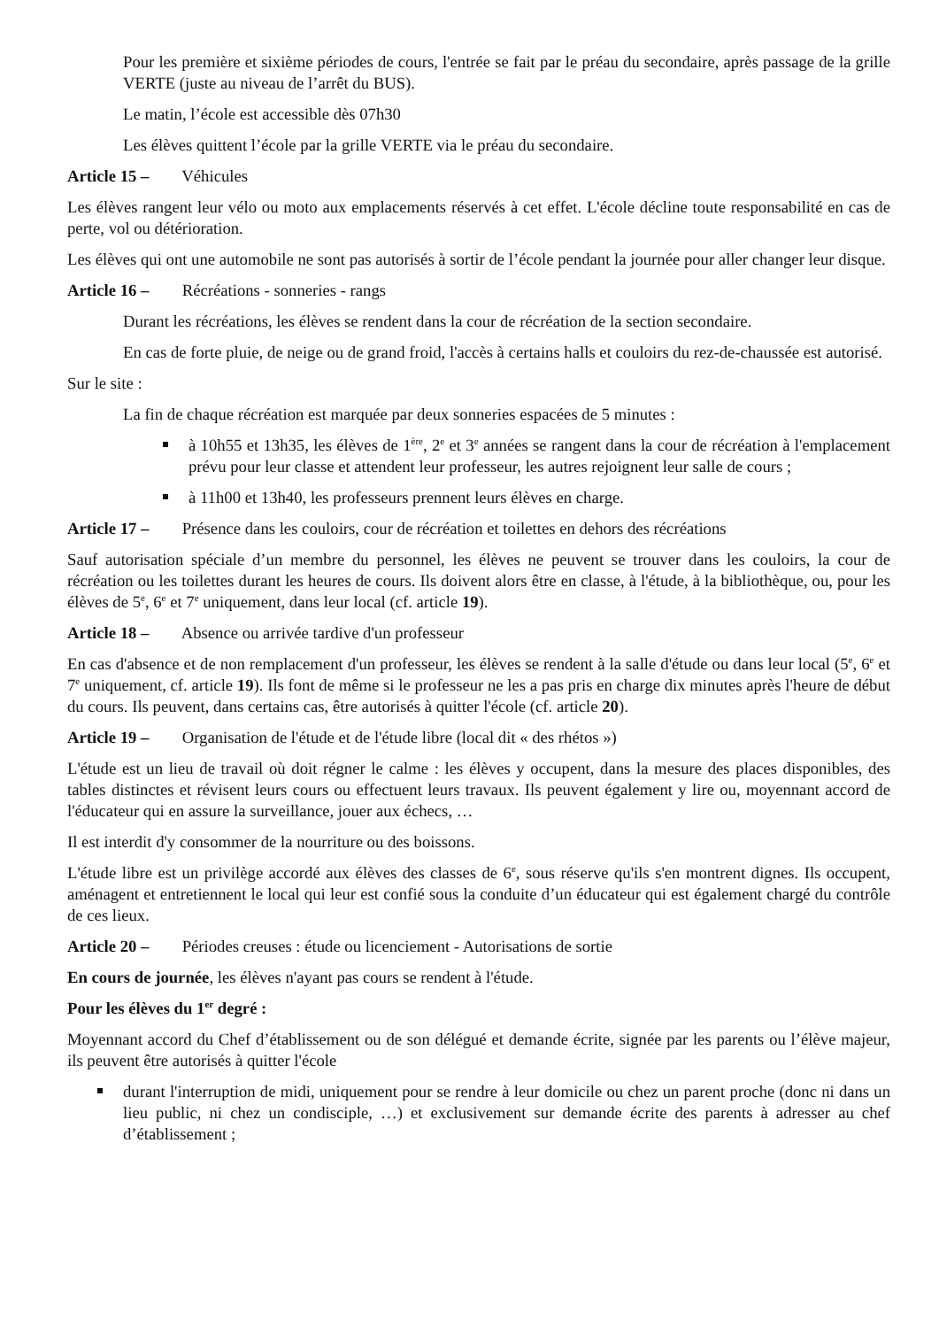Pour les première et sixième périodes de cours, l'entrée se fait par le préau du secondaire, après passage de la grille VERTE (juste au niveau de l’arrêt du BUS).
Le matin, l’école est accessible dès 07h30
Les élèves quittent l’école par la grille VERTE via le préau du secondaire.
Article 15 – Véhicules
Les élèves rangent leur vélo ou moto aux emplacements réservés à cet effet. L'école décline toute responsabilité en cas de perte, vol ou détérioration.
Les élèves qui ont une automobile ne sont pas autorisés à sortir de l’école pendant la journée pour aller changer leur disque.
Article 16 – Récréations - sonneries - rangs
Durant les récréations, les élèves se rendent dans la cour de récréation de la section secondaire.
En cas de forte pluie, de neige ou de grand froid, l'accès à certains halls et couloirs du rez-de-chaussée est autorisé.
Sur le site :
La fin de chaque récréation est marquée par deux sonneries espacées de 5 minutes :
à 10h55 et 13h35, les élèves de 1<sup>ère</sup>, 2<sup>e</sup> et 3<sup>e</sup> années se rangent dans la cour de récréation à l'emplacement prévu pour leur classe et attendent leur professeur, les autres rejoignent leur salle de cours ;
à 11h00 et 13h40, les professeurs prennent leurs élèves en charge.
Article 17 – Présence dans les couloirs, cour de récréation et toilettes en dehors des récréations
Sauf autorisation spéciale d’un membre du personnel, les élèves ne peuvent se trouver dans les couloirs, la cour de récréation ou les toilettes durant les heures de cours. Ils doivent alors être en classe, à l'étude, à la bibliothèque, ou, pour les élèves de 5<sup>e</sup>, 6<sup>e</sup> et 7<sup>e</sup> uniquement, dans leur local (cf. article 19).
Article 18 – Absence ou arrivée tardive d'un professeur
En cas d'absence et de non remplacement d'un professeur, les élèves se rendent à la salle d'étude ou dans leur local (5<sup>e</sup>, 6<sup>e</sup> et 7<sup>e</sup> uniquement, cf. article 19). Ils font de même si le professeur ne les a pas pris en charge dix minutes après l'heure de début du cours. Ils peuvent, dans certains cas, être autorisés à quitter l'école (cf. article 20).
Article 19 – Organisation de l'étude et de l'étude libre (local dit « des rhétos »)
L'étude est un lieu de travail où doit régner le calme : les élèves y occupent, dans la mesure des places disponibles, des tables distinctes et révisent leurs cours ou effectuent leurs travaux. Ils peuvent également y lire ou, moyennant accord de l'éducateur qui en assure la surveillance, jouer aux échecs, …
Il est interdit d'y consommer de la nourriture ou des boissons.
L'étude libre est un privilège accordé aux élèves des classes de 6<sup>e</sup>, sous réserve qu'ils s'en montrent dignes. Ils occupent, aménagent et entretiennent le local qui leur est confié sous la conduite d’un éducateur qui est également chargé du contrôle de ces lieux.
Article 20 – Périodes creuses : étude ou licenciement - Autorisations de sortie
En cours de journée, les élèves n'ayant pas cours se rendent à l'étude.
Pour les élèves du 1<sup>er</sup> degré :
Moyennant accord du Chef d’établissement ou de son délégué et demande écrite, signée par les parents ou l’élève majeur, ils peuvent être autorisés à quitter l'école
durant l'interruption de midi, uniquement pour se rendre à leur domicile ou chez un parent proche (donc ni dans un lieu public, ni chez un condisciple, …) et exclusivement sur demande écrite des parents à adresser au chef d’établissement ;